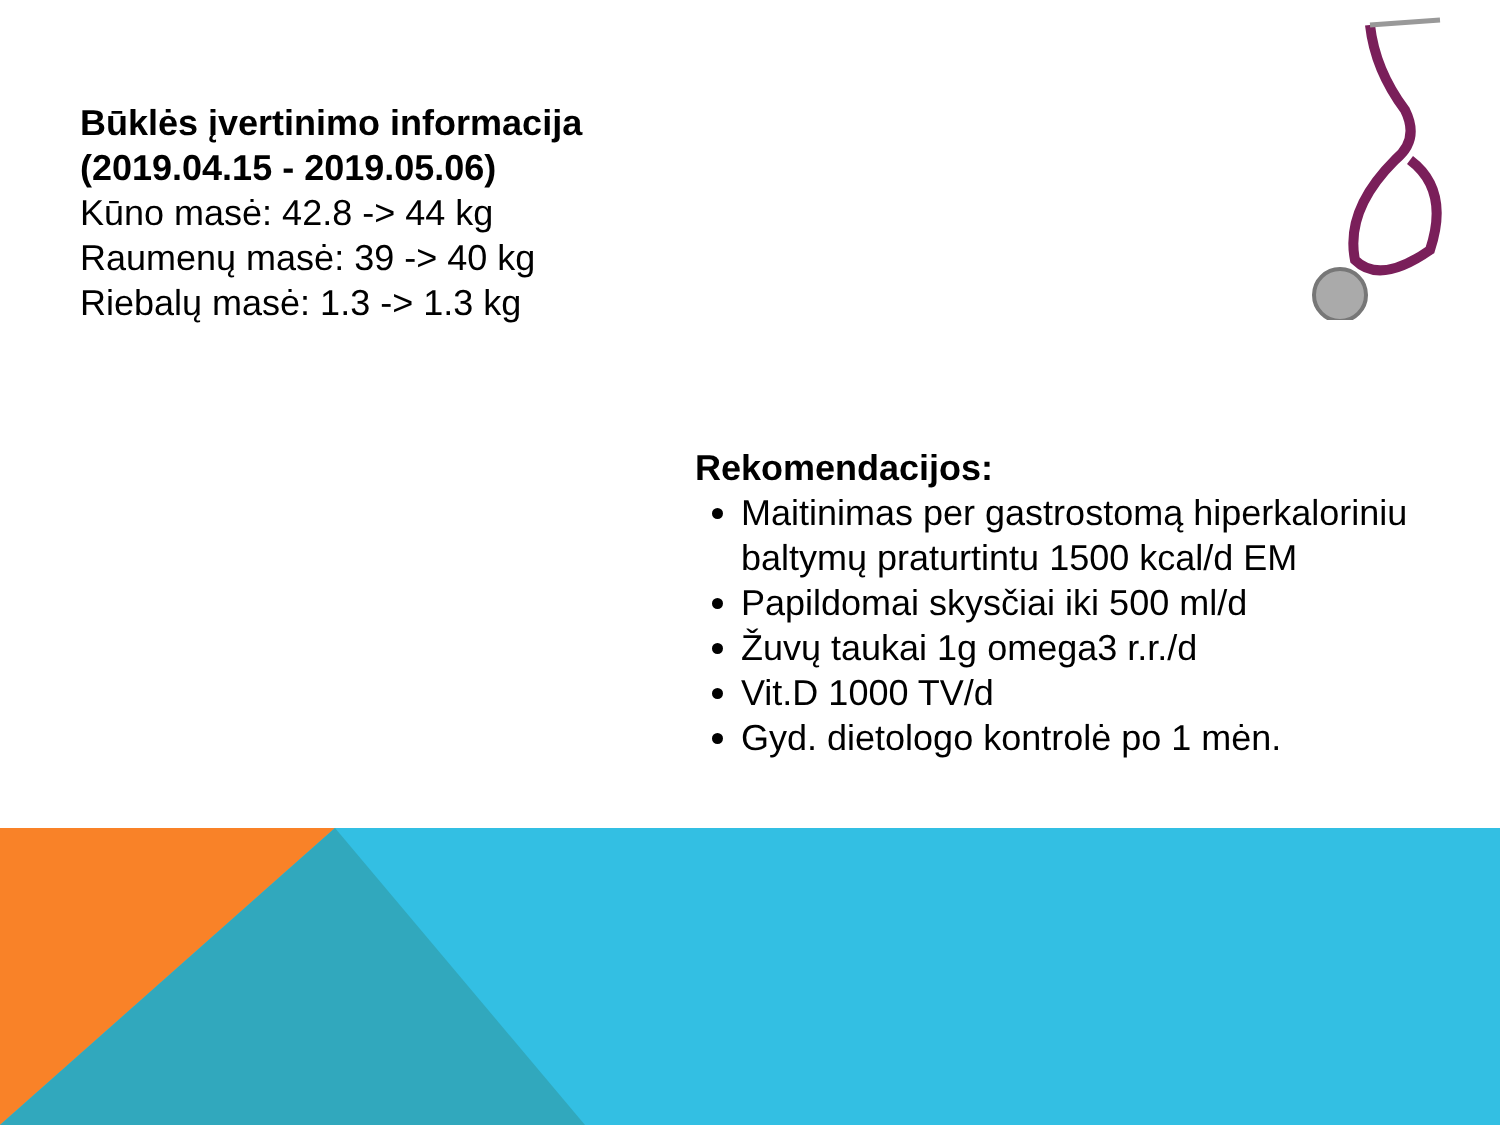Būklės įvertinimo informacija
(2019.04.15 - 2019.05.06)
Kūno masė: 42.8 -> 44 kg
Raumenų masė: 39 -> 40 kg
Riebalų masė: 1.3 -> 1.3 kg
Rekomendacijos:
Maitinimas per gastrostomą hiperkaloriniu baltymų praturtintu 1500 kcal/d EM
Papildomai skysčiai iki 500 ml/d
Žuvų taukai 1g omega3 r.r./d
Vit.D 1000 TV/d
Gyd. dietologo kontrolė po 1 mėn.